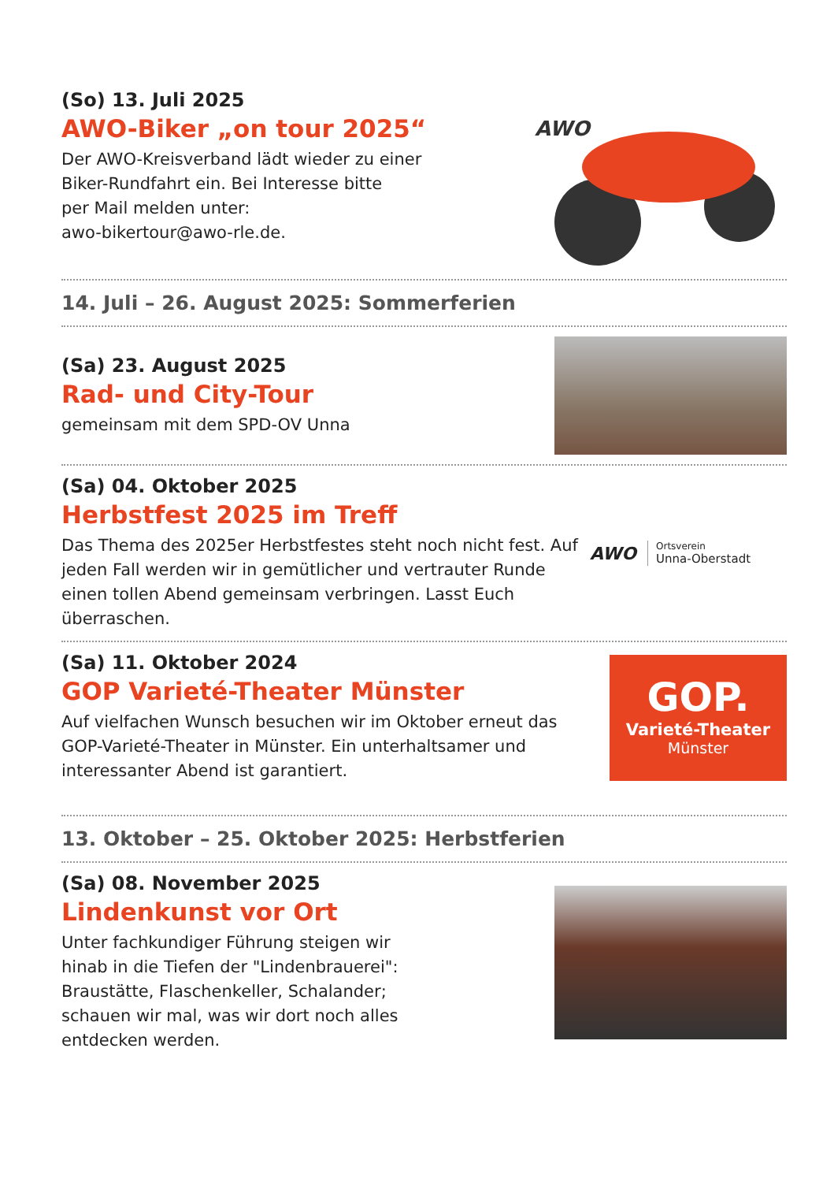(So) 13. Juli 2025
AWO-Biker „on tour 2025“
Der AWO-Kreisverband lädt wieder zu einer
Biker-Rundfahrt ein. Bei Interesse bitte
per Mail melden unter:
awo-bikertour@awo-rle.de.
AWO
14. Juli – 26. August 2025: Sommerferien
(Sa) 23. August 2025
Rad- und City-Tour
gemeinsam mit dem SPD-OV Unna
(Sa) 04. Oktober 2025
Herbstfest 2025 im Treff
Das Thema des 2025er Herbstfestes steht noch nicht fest. Auf jeden Fall werden wir in gemütlicher und vertrauter Runde einen tollen Abend gemeinsam verbringen. Lasst Euch überraschen.
AWO
Ortsverein
Unna-Oberstadt
(Sa) 11. Oktober 2024
GOP Varieté-Theater Münster
Auf vielfachen Wunsch besuchen wir im Oktober erneut das GOP-Varieté-Theater in Münster. Ein unterhaltsamer und interessanter Abend ist garantiert.
GOP.
Varieté-Theater
Münster
13. Oktober – 25. Oktober 2025: Herbstferien
(Sa) 08. November 2025
Lindenkunst vor Ort
Unter fachkundiger Führung steigen wir
hinab in die Tiefen der "Lindenbrauerei":
Braustätte, Flaschenkeller, Schalander;
schauen wir mal, was wir dort noch alles
entdecken werden.